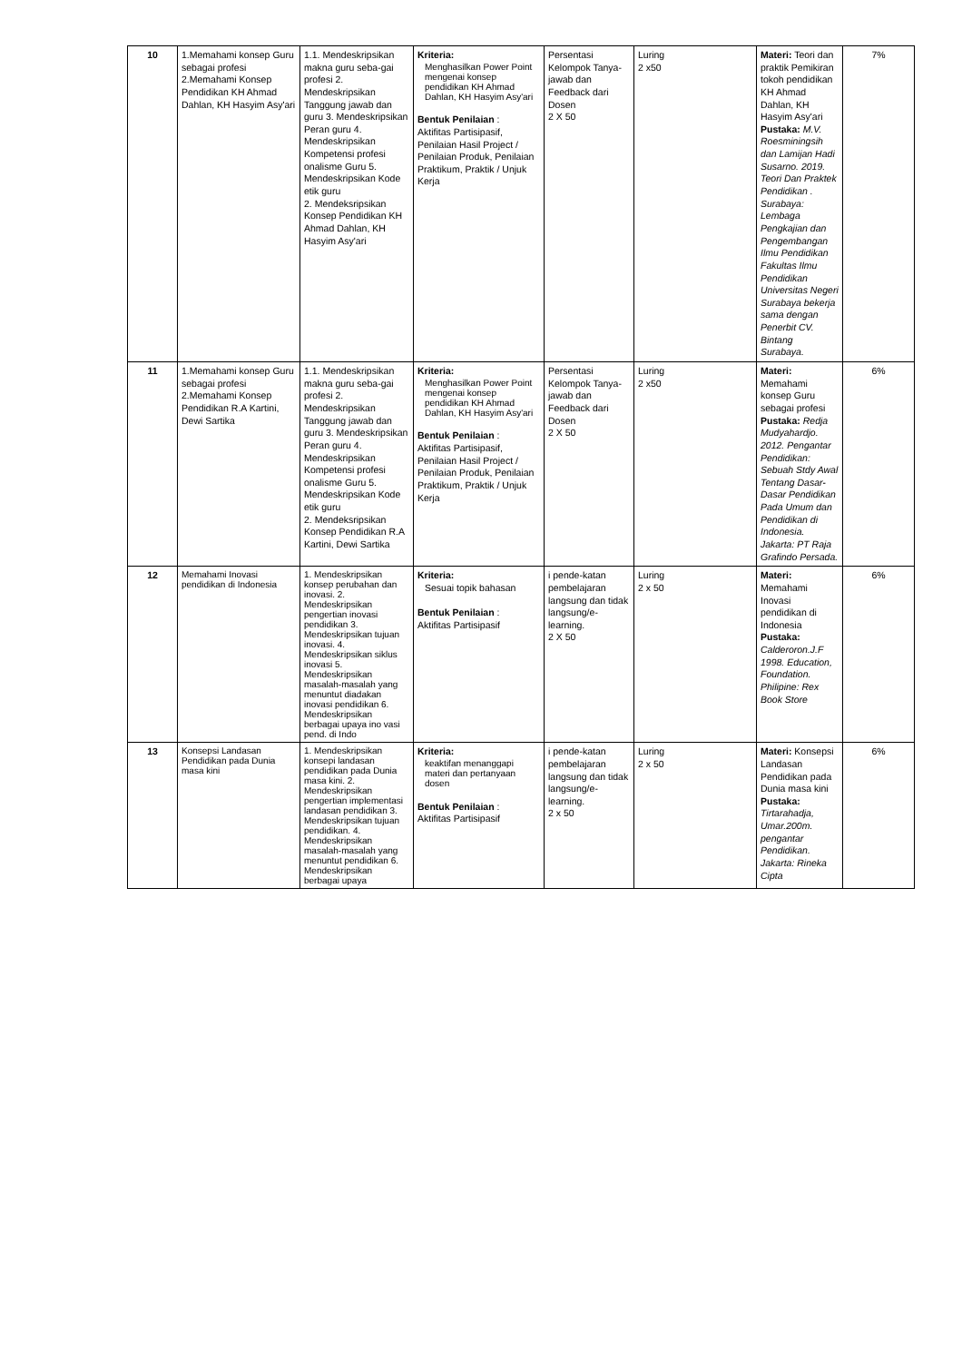| 10 | 1.Memahami konsep Guru sebagai profesi 2.Memahami Konsep Pendidikan KH Ahmad Dahlan, KH Hasyim Asy'ari | 1.1. Mendeskripsikan makna guru seba-gai profesi 2. Mendeskripsikan Tanggung jawab dan guru 3. Mendeskripsikan Peran guru 4. Mendeskripsikan Kompetensi profesi onalisme Guru 5. Mendeskripsikan Kode etik guru 2. Mendeksripsikan Konsep Pendidikan KH Ahmad Dahlan, KH Hasyim Asy'ari | Kriteria: Menghasilkan Power Point mengenai konsep pendidikan KH Ahmad Dahlan, KH Hasyim Asy'ari Bentuk Penilaian : Aktifitas Partisipasif, Penilaian Hasil Project / Penilaian Produk, Penilaian Praktikum, Praktik / Unjuk Kerja | Persentasi Kelompok Tanya-jawab dan Feedback dari Dosen 2 X 50 | Luring 2 x50 | Materi: Teori dan praktik Pemikiran tokoh pendidikan KH Ahmad Dahlan, KH Hasyim Asy'ari Pustaka: M.V. Roesminingsih dan Lamijan Hadi Susarno. 2019. Teori Dan Praktek Pendidikan . Surabaya: Lembaga Pengkajian dan Pengembangan Ilmu Pendidikan Fakultas Ilmu Pendidikan Universitas Negeri Surabaya bekerja sama dengan Penerbit CV. Bintang Surabaya. | 7% |
| 11 | 1.Memahami konsep Guru sebagai profesi 2.Memahami Konsep Pendidikan R.A Kartini, Dewi Sartika | 1.1. Mendeskripsikan makna guru seba-gai profesi 2. Mendeskripsikan Tanggung jawab dan guru 3. Mendeskripsikan Peran guru 4. Mendeskripsikan Kompetensi profesi onalisme Guru 5. Mendeskripsikan Kode etik guru 2. Mendeksripsikan Konsep Pendidikan R.A Kartini, Dewi Sartika | Kriteria: Menghasilkan Power Point mengenai konsep pendidikan KH Ahmad Dahlan, KH Hasyim Asy'ari Bentuk Penilaian : Aktifitas Partisipasif, Penilaian Hasil Project / Penilaian Produk, Penilaian Praktikum, Praktik / Unjuk Kerja | Persentasi Kelompok Tanya-jawab dan Feedback dari Dosen 2 X 50 | Luring 2 x50 | Materi: Memahami konsep Guru sebagai profesi Pustaka: Redja Mudyahardjo. 2012. Pengantar Pendidikan: Sebuah Stdy Awal Tentang Dasar-Dasar Pendidikan Pada Umum dan Pendidikan di Indonesia. Jakarta: PT Raja Grafindo Persada. | 6% |
| 12 | Memahami Inovasi pendidikan di Indonesia | 1. Mendeskripsikan konsep perubahan dan inovasi. 2. Mendeskripsikan pengertian inovasi pendidikan 3. Mendeskripsikan tujuan inovasi. 4. Mendeskripsikan siklus inovasi 5. Mendeskripsikan masalah-masalah yang menuntut diadakan inovasi pendidikan 6. Mendeskripsikan berbagai upaya ino vasi pend. di Indo | Kriteria: Sesuai topik bahasan Bentuk Penilaian : Aktifitas Partisipasif | i pende-katan pembelajaran langsung dan tidak langsung/e-learning. 2 X 50 | Luring 2 x 50 | Materi: Memahami Inovasi pendidikan di Indonesia Pustaka: Calderoron.J.F 1998. Education, Foundation. Philipine: Rex Book Store | 6% |
| 13 | Konsepsi Landasan Pendidikan pada Dunia masa kini | 1. Mendeskripsikan konsepi landasan pendidikan pada Dunia masa kini. 2. Mendeskripsikan pengertian implementasi landasan pendidikan 3. Mendeskripsikan tujuan pendidikan. 4. Mendeskripsikan masalah-masalah yang menuntut pendidikan 6. Mendeskripsikan berbagai upaya | Kriteria: keaktifan menanggapi materi dan pertanyaan dosen Bentuk Penilaian : Aktifitas Partisipasif | i pende-katan pembelajaran langsung dan tidak langsung/e-learning. 2 x 50 | Luring 2 x 50 | Materi: Konsepsi Landasan Pendidikan pada Dunia masa kini Pustaka: Tirtarahadja, Umar.200m. pengantar Pendidikan. Jakarta: Rineka Cipta | 6% |